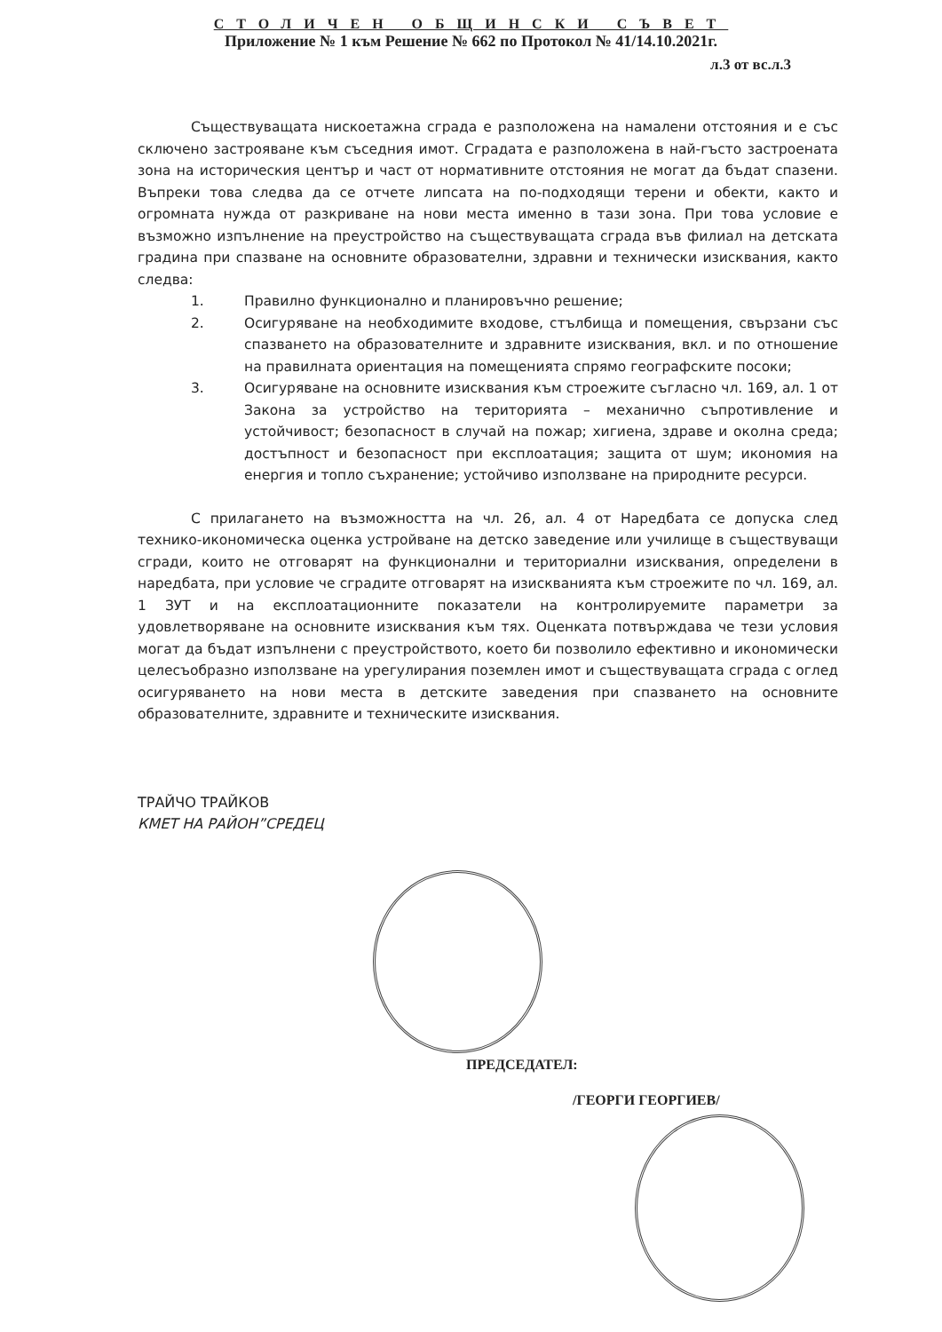СТОЛИЧЕН ОБЩИНСКИ СЪВЕТ
Приложение № 1 към Решение № 662 по Протокол № 41/14.10.2021г.
л.3 от вс.л.3
Съществуващата нискоетажна сграда е разположена на намалени отстояния и е със сключено застрояване към съседния имот. Сградата е разположена в най-гъсто застроената зона на историческия център и част от нормативните отстояния не могат да бъдат спазени. Въпреки това следва да се отчете липсата на по-подходящи терени и обекти, както и огромната нужда от разкриване на нови места именно в тази зона. При това условие е възможно изпълнение на преустройство на съществуващата сграда във филиал на детската градина при спазване на основните образователни, здравни и технически изисквания, както следва:
1. Правилно функционално и планировъчно решение;
2. Осигуряване на необходимите входове, стълбища и помещения, свързани със спазването на образователните и здравните изисквания, вкл. и по отношение на правилната ориентация на помещенията спрямо географските посоки;
3. Осигуряване на основните изисквания към строежите съгласно чл. 169, ал. 1 от Закона за устройство на територията – механично съпротивление и устойчивост; безопасност в случай на пожар; хигиена, здраве и околна среда; достъпност и безопасност при експлоатация; защита от шум; икономия на енергия и топло съхранение; устойчиво използване на природните ресурси.
С прилагането на възможността на чл. 26, ал. 4 от Наредбата се допуска след технико-икономическа оценка устройване на детско заведение или училище в съществуващи сгради, които не отговарят на функционални и териториални изисквания, определени в наредбата, при условие че сградите отговарят на изискванията към строежите по чл. 169, ал. 1 ЗУТ и на експлоатационните показатели на контролируемите параметри за удовлетворяване на основните изисквания към тях. Оценката потвърждава че тези условия могат да бъдат изпълнени с преустройството, което би позволило ефективно и икономически целесъобразно използване на урегулирания поземлен имот и съществуващата сграда с оглед осигуряването на нови места в детските заведения при спазването на основните образователните, здравните и техническите изисквания.
ТРАЙЧО ТРАЙКОВ
КМЕТ НА РАЙОН”СРЕДЕЦ
ПРЕДСЕДАТЕЛ:
/ГЕОРГИ ГЕОРГИЕВ/